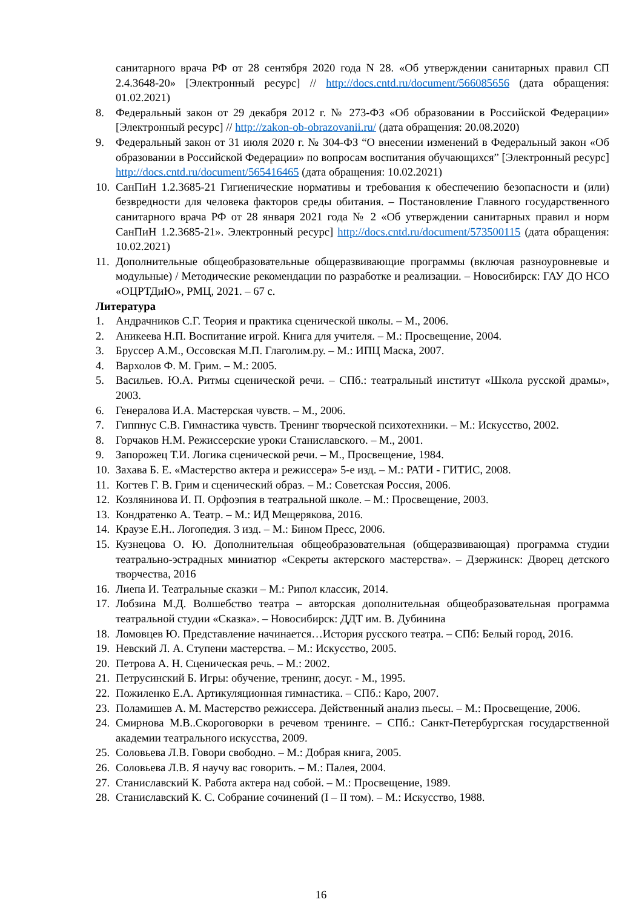санитарного врача РФ от 28 сентября 2020 года N 28. «Об утверждении санитарных правил СП 2.4.3648-20» [Электронный ресурс] // http://docs.cntd.ru/document/566085656 (дата обращения: 01.02.2021)
8. Федеральный закон от 29 декабря 2012 г. № 273-ФЗ «Об образовании в Российской Федерации» [Электронный ресурс] // http://zakon-ob-obrazovanii.ru/ (дата обращения: 20.08.2020)
9. Федеральный закон от 31 июля 2020 г. № 304-ФЗ “О внесении изменений в Федеральный закон «Об образовании в Российской Федерации» по вопросам воспитания обучающихся” [Электронный ресурс] http://docs.cntd.ru/document/565416465 (дата обращения: 10.02.2021)
10. СанПиН 1.2.3685-21 Гигиенические нормативы и требования к обеспечению безопасности и (или) безвредности для человека факторов среды обитания. – Постановление Главного государственного санитарного врача РФ от 28 января 2021 года № 2 «Об утверждении санитарных правил и норм СанПиН 1.2.3685-21». Электронный ресурс] http://docs.cntd.ru/document/573500115 (дата обращения: 10.02.2021)
11. Дополнительные общеобразовательные общеразвивающие программы (включая разноуровневые и модульные) / Методические рекомендации по разработке и реализации. – Новосибирск: ГАУ ДО НСО «ОЦРТДиЮ», РМЦ, 2021. – 67 с.
Литература
1. Андрачников С.Г. Теория и практика сценической школы. – М., 2006.
2. Аникеева Н.П. Воспитание игрой. Книга для учителя. – М.: Просвещение, 2004.
3. Бруссер А.М., Оссовская М.П. Глаголим.ру. – М.: ИПЦ Маска, 2007.
4. Вархолов Ф. М. Грим. – М.: 2005.
5. Васильев. Ю.А. Ритмы сценической речи. – СПб.: театральный институт «Школа русской драмы», 2003.
6. Генералова И.А. Мастерская чувств. – М., 2006.
7. Гиппнус С.В. Гимнастика чувств. Тренинг творческой психотехники. – М.: Искусство, 2002.
8. Горчаков Н.М. Режиссерские уроки Станиславского. – М., 2001.
9. Запорожец Т.И. Логика сценической речи. – М., Просвещение, 1984.
10. Захава Б. Е. «Мастерство актера и режиссера» 5-е изд. – М.: РАТИ - ГИТИС, 2008.
11. Когтев Г. В. Грим и сценический образ. – М.: Советская Россия, 2006.
12. Козлянинова И. П. Орфоэпия в театральной школе. – М.: Просвещение, 2003.
13. Кондратенко А. Театр. – М.: ИД Мещерякова, 2016.
14. Краузе Е.Н.. Логопедия. 3 изд. – М.: Бином Пресс, 2006.
15. Кузнецова О. Ю. Дополнительная общеобразовательная (общеразвивающая) программа студии театрально-эстрадных миниатюр «Секреты актерского мастерства». – Дзержинск: Дворец детского творчества, 2016
16. Лиепа И. Театральные сказки – М.: Рипол классик, 2014.
17. Лобзина М.Д. Волшебство театра – авторская дополнительная общеобразовательная программа театральной студии «Сказка». – Новосибирск: ДДТ им. В. Дубинина
18. Ломовцев Ю. Представление начинается…История русского театра. – СПб: Белый город, 2016.
19. Невский Л. А. Ступени мастерства. – М.: Искусство, 2005.
20. Петрова А. Н. Сценическая речь. – М.: 2002.
21. Петрусинский Б. Игры: обучение, тренинг, досуг. - М., 1995.
22. Пожиленко Е.А. Артикуляционная гимнастика. – СПб.: Каро, 2007.
23. Поламишев А. М. Мастерство режиссера. Действенный анализ пьесы. – М.: Просвещение, 2006.
24. Смирнова М.В..Скороговорки в речевом тренинге. – СПб.: Санкт-Петербургская государственной академии театрального искусства, 2009.
25. Соловьева Л.В. Говори свободно. – М.: Добрая книга, 2005.
26. Соловьева Л.В. Я научу вас говорить. – М.: Палея, 2004.
27. Станиславский К. Работа актера над собой. – М.: Просвещение, 1989.
28. Станиславский К. С. Собрание сочинений (I – II том). – М.: Искусство, 1988.
16